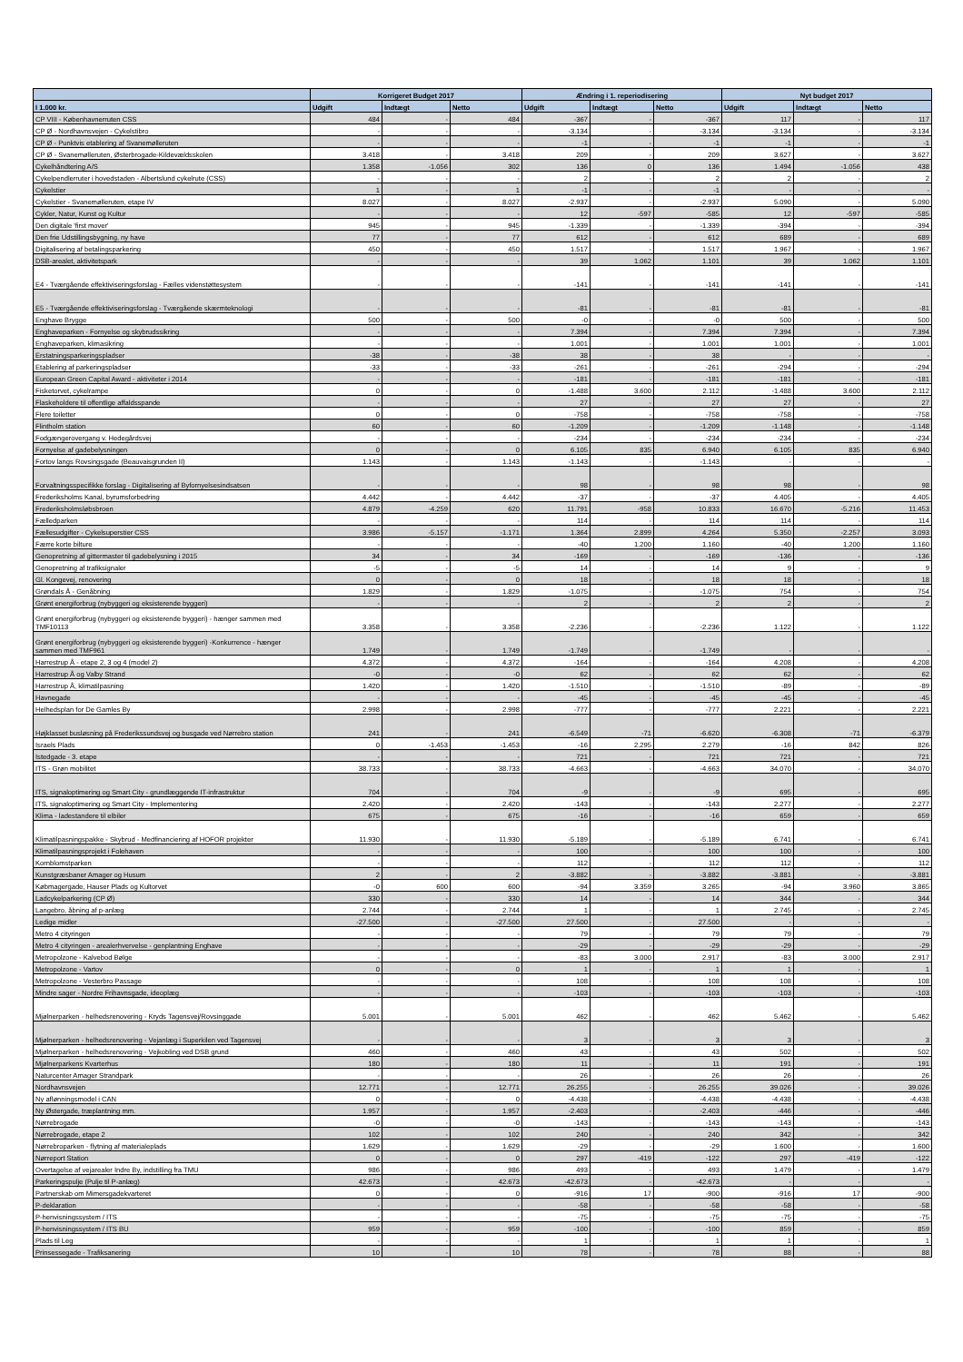| | Korrigeret Budget 2017 | | | Ændring i 1. reperiodisering | | | Nyt budget 2017 | | |
| --- | --- | --- | --- | --- | --- | --- | --- | --- | --- |
| I 1.000 kr. | Udgift | Indtægt | Netto | Udgift | Indtægt | Netto | Udgift | Indtægt | Netto |
| CP VIII - Københavnerruten CSS | 484 | - | 484 | -367 | - | -367 | 117 | - | 117 |
| CP Ø - Nordhavnsvejen - Cykelstibro | - | - | - | -3.134 | - | -3.134 | -3.134 | - | -3.134 |
| CP Ø - Punktvis etablering af Svanemølleruten | - | - | - | -1 | - | -1 | -1 | - | -1 |
| CP Ø - Svanemølleruten, Østerbrogade-Kildevældsskolen | 3.418 | - | 3.418 | 209 | - | 209 | 3.627 | - | 3.627 |
| Cykelhåndtering A/S | 1.358 | -1.056 | 302 | 136 | 0 | 136 | 1.494 | -1.056 | 438 |
| Cykelpendlerruter i hovedstaden - Albertslund cykelrute (CSS) | - | - | - | 2 | - | 2 | 2 | - | 2 |
| Cykelstier | 1 | - | 1 | -1 | - | -1 | - | - | - |
| Cykelstier - Svanemølleruten, etape IV | 8.027 | - | 8.027 | -2.937 | - | -2.937 | 5.090 | - | 5.090 |
| Cykler, Natur, Kunst og Kultur | - | - | - | 12 | -597 | -585 | 12 | -597 | -585 |
| Den digitale 'first mover' | 945 | - | 945 | -1.339 | - | -1.339 | -394 | - | -394 |
| Den frie Udstillingsbygning, ny have | 77 | - | 77 | 612 | - | 612 | 689 | - | 689 |
| Digitalisering af betalingsparkering | 450 | - | 450 | 1.517 | - | 1.517 | 1.967 | - | 1.967 |
| DSB-arealet, aktivitetspark | - | - | - | 39 | 1.062 | 1.101 | 39 | 1.062 | 1.101 |
| E4 - Tværgående effektiviseringsforslag - Fælles videnstøttesystem | - | - | - | -141 | - | -141 | -141 | - | -141 |
| E5 - Tværgående effektiviseringsforslag - Tværgående skærmteknologi | - | - | - | -81 | - | -81 | -81 | - | -81 |
| Enghave Brygge | 500 | - | 500 | -0 | - | -0 | 500 | - | 500 |
| Enghaveparken - Fornyelse og skybrudssikring | - | - | - | 7.394 | - | 7.394 | 7.394 | - | 7.394 |
| Enghaveparken, klimasikring | - | - | - | 1.001 | - | 1.001 | 1.001 | - | 1.001 |
| Erstatningsparkeringspladser | -38 | - | -38 | 38 | - | 38 | - | - | - |
| Etablering af parkeringspladser | -33 | - | -33 | -261 | - | -261 | -294 | - | -294 |
| European Green Capital Award - aktiviteter i 2014 | - | - | - | -181 | - | -181 | -181 | - | -181 |
| Fisketorvet, cykelrampe | 0 | - | 0 | -1.488 | 3.600 | 2.112 | -1.488 | 3.600 | 2.112 |
| Flaskeholdere til offentlige affaldsspande | - | - | - | 27 | - | 27 | 27 | - | 27 |
| Flere toiletter | 0 | - | 0 | -758 | - | -758 | -758 | - | -758 |
| Flintholm station | 60 | - | 60 | -1.209 | - | -1.209 | -1.148 | - | -1.148 |
| Fodgængerovergang v. Hedegårdsvej | - | - | - | -234 | - | -234 | -234 | - | -234 |
| Fornyelse af gadebelysningen | 0 | - | 0 | 6.105 | 835 | 6.940 | 6.105 | 835 | 6.940 |
| Fortov langs Rovsingsgade (Beauvaisgrunden II) | 1.143 | - | 1.143 | -1.143 | - | -1.143 | - | - | - |
| Forvaltningsspecifikke forslag - Digitalisering af Byfornyelsesindsatsen | - | - | - | 98 | - | 98 | 98 | - | 98 |
| Frederiksholms Kanal, byrumsforbedring | 4.442 | - | 4.442 | -37 | - | -37 | 4.405 | - | 4.405 |
| Frederiksholmsløbsbroen | 4.879 | -4.259 | 620 | 11.791 | -958 | 10.833 | 16.670 | -5.216 | 11.453 |
| Fælledparken | - | - | - | 114 | - | 114 | 114 | - | 114 |
| Fællesudgifter - Cykelsuperstier CSS | 3.986 | -5.157 | -1.171 | 1.364 | 2.899 | 4.264 | 5.350 | -2.257 | 3.093 |
| Færre korte bilture | - | - | - | -40 | 1.200 | 1.160 | -40 | 1.200 | 1.160 |
| Genopretning af gittermaster til gadebelysning i 2015 | 34 | - | 34 | -169 | - | -169 | -136 | - | -136 |
| Genopretning af trafiksignaler | -5 | - | -5 | 14 | - | 14 | 9 | - | 9 |
| Gl. Kongevej, renovering | 0 | - | 0 | 18 | - | 18 | 18 | - | 18 |
| Grøndals Å - Genåbning | 1.829 | - | 1.829 | -1.075 | - | -1.075 | 754 | - | 754 |
| Grønt energiforbrug (nybyggeri og eksisterende byggeri) | - | - | - | 2 | - | 2 | 2 | - | 2 |
| Grønt energiforbrug (nybyggeri og eksisterende byggeri) - hænger sammen med TMF10113 | 3.358 | - | 3.358 | -2.236 | - | -2.236 | 1.122 | - | 1.122 |
| Grønt energiforbrug (nybyggeri og eksisterende byggeri) -Konkurrence - hænger sammen med TMF961 | 1.749 | - | 1.749 | -1.749 | - | -1.749 | - | - | - |
| Harrestrup Å - etape 2, 3 og 4 (model 2) | 4.372 | - | 4.372 | -164 | - | -164 | 4.208 | - | 4.208 |
| Harrestrup Å og Valby Strand | -0 | - | -0 | 62 | - | 62 | 62 | - | 62 |
| Harrestrup Å, klimatilpasning | 1.420 | - | 1.420 | -1.510 | - | -1.510 | -89 | - | -89 |
| Havnegade | - | - | - | -45 | - | -45 | -45 | - | -45 |
| Helhedsplan for De Gamles By | 2.998 | - | 2.998 | -777 | - | -777 | 2.221 | - | 2.221 |
| Højklasset busløsning på Frederikssundsvej og busgade ved Nørrebro station | 241 | - | 241 | -6.549 | -71 | -6.620 | -6.308 | -71 | -6.379 |
| Israels Plads | 0 | -1.453 | -1.453 | -16 | 2.295 | 2.279 | -16 | 842 | 826 |
| Istedgade - 3. etape | - | - | - | 721 | - | 721 | 721 | - | 721 |
| ITS - Grøn mobilitet | 38.733 | - | 38.733 | -4.663 | - | -4.663 | 34.070 | - | 34.070 |
| ITS, signaloptimering og Smart City - grundlæggende IT-infrastruktur | 704 | - | 704 | -9 | - | -9 | 695 | - | 695 |
| ITS, signaloptimering og Smart City - Implementering | 2.420 | - | 2.420 | -143 | - | -143 | 2.277 | - | 2.277 |
| Klima - ladestandere til elbiler | 675 | - | 675 | -16 | - | -16 | 659 | - | 659 |
| Klimatilpasningspakke - Skybrud - Medfinanciering af HOFOR projekter | 11.930 | - | 11.930 | -5.189 | - | -5.189 | 6.741 | - | 6.741 |
| Klimatilpasningsprojekt i Folehaven | - | - | - | 100 | - | 100 | 100 | - | 100 |
| Kornblomstparken | - | - | - | 112 | - | 112 | 112 | - | 112 |
| Kunstgræsbaner Amager og Husum | 2 | - | 2 | -3.882 | - | -3.882 | -3.881 | - | -3.881 |
| Købmagergade, Hauser Plads og Kultorvet | -0 | 600 | 600 | -94 | 3.359 | 3.265 | -94 | 3.960 | 3.865 |
| Ladcykelparkering (CP Ø) | 330 | - | 330 | 14 | - | 14 | 344 | - | 344 |
| Langebro, åbning af p-anlæg | 2.744 | - | 2.744 | 1 | - | 1 | 2.745 | - | 2.745 |
| Ledige midler | -27.500 | - | -27.500 | 27.500 | - | 27.500 | - | - | - |
| Metro 4 cityringen | - | - | - | 79 | - | 79 | 79 | - | 79 |
| Metro 4 cityringen - arealerhvervelse - genplantning Enghave | - | - | - | -29 | - | -29 | -29 | - | -29 |
| Metropolzone - Kalvebod Bølge | - | - | - | -83 | 3.000 | 2.917 | -83 | 3.000 | 2.917 |
| Metropolzone - Vartov | 0 | - | 0 | 1 | - | 1 | 1 | - | 1 |
| Metropolzone - Vesterbro Passage | - | - | - | 108 | - | 108 | 108 | - | 108 |
| Mindre sager - Nordre Frihavnsgade, ideoplæg | - | - | - | -103 | - | -103 | -103 | - | -103 |
| Mjølnerparken - helhedsrenovering - Kryds Tagensvej/Rovsinggade | 5.001 | - | 5.001 | 462 | - | 462 | 5.462 | - | 5.462 |
| Mjølnerparken - helhedsrenovering - Vejanlæg i Superkilen ved Tagensvej | - | - | - | 3 | - | 3 | 3 | - | 3 |
| Mjølnerparken - helhedsrenovering - Vejkobling ved DSB grund | 460 | - | 460 | 43 | - | 43 | 502 | - | 502 |
| Mjølnerparkens Kvarterhus | 180 | - | 180 | 11 | - | 11 | 191 | - | 191 |
| Naturcenter Amager Strandpark | - | - | - | 26 | - | 26 | 26 | - | 26 |
| Nordhavnsvejen | 12.771 | - | 12.771 | 26.255 | - | 26.255 | 39.026 | - | 39.026 |
| Ny aflønningsmodel i CAN | 0 | - | 0 | -4.438 | - | -4.438 | -4.438 | - | -4.438 |
| Ny Østergade, træplantning mm. | 1.957 | - | 1.957 | -2.403 | - | -2.403 | -446 | - | -446 |
| Nørrebrogade | -0 | - | -0 | -143 | - | -143 | -143 | - | -143 |
| Nørrebrogade, etape 2 | 102 | - | 102 | 240 | - | 240 | 342 | - | 342 |
| Nørrebroparken - flytning af materialeplads | 1.629 | - | 1.629 | -29 | - | -29 | 1.600 | - | 1.600 |
| Nørreport Station | 0 | - | 0 | 297 | -419 | -122 | 297 | -419 | -122 |
| Overtagelse af vejarealer Indre By, indstilling fra TMU | 986 | - | 986 | 493 | - | 493 | 1.479 | - | 1.479 |
| Parkeringspulje (Pulje til P-anlæg) | 42.673 | - | 42.673 | -42.673 | - | -42.673 | - | - | - |
| Partnerskab om Mimersgadekvarteret | 0 | - | 0 | -916 | 17 | -900 | -916 | 17 | -900 |
| P-deklaration | - | - | - | -58 | - | -58 | -58 | - | -58 |
| P-henvisningssystem / ITS | - | - | - | -75 | - | -75 | -75 | - | -75 |
| P-henvisningssystem / ITS BU | 959 | - | 959 | -100 | - | -100 | 859 | - | 859 |
| Plads til Leg | - | - | - | 1 | - | 1 | 1 | - | 1 |
| Prinsessegade - Trafiksanering | 10 | - | 10 | 78 | - | 78 | 88 | - | 88 |